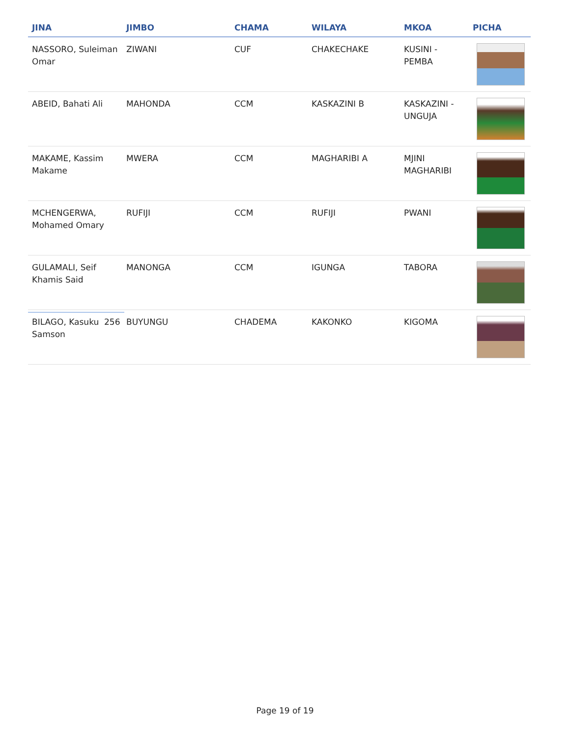| JINA | JIMBO | CHAMA | WILAYA | MKOA | PICHA |
| --- | --- | --- | --- | --- | --- |
| NASSORO, Suleiman Omar | ZIWANI | CUF | CHAKECHAKE | KUSINI - PEMBA | |
| ABEID, Bahati Ali | MAHONDA | CCM | KASKAZINI B | KASKAZINI - UNGUJA | |
| MAKAME, Kassim Makame | MWERA | CCM | MAGHARIBI A | MJINI MAGHARIBI | |
| MCHENGERWA, Mohamed Omary | RUFIJI | CCM | RUFIJI | PWANI | |
| GULAMALI, Seif Khamis Said | MANONGA | CCM | IGUNGA | TABORA | |
| BILAGO, Kasuku Samson | BUYUNGU | CHADEMA | KAKONKO | KIGOMA | |
256
Page 19 of 19